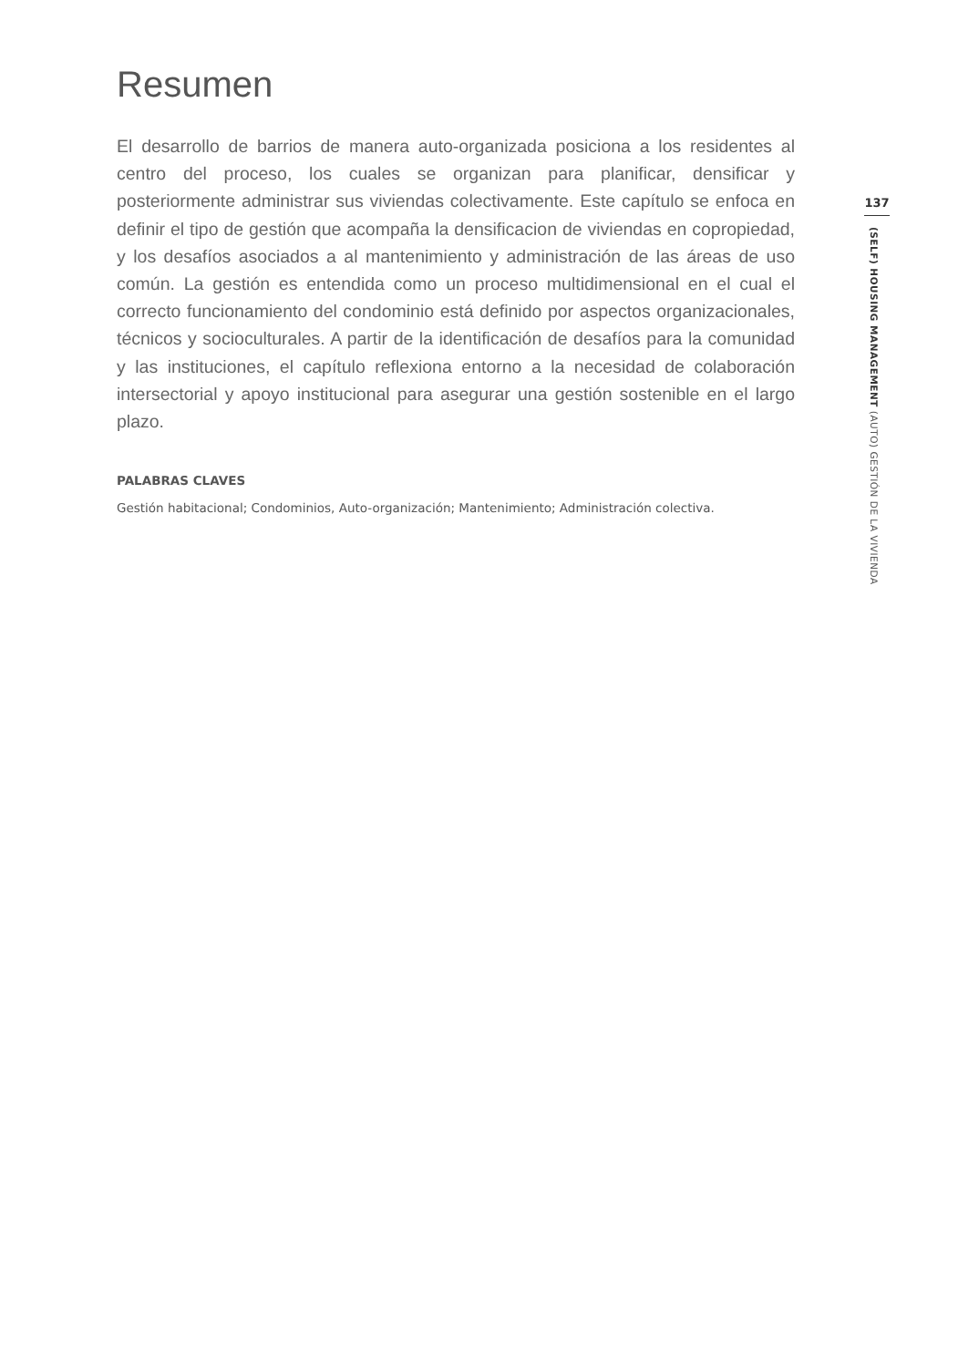Resumen
El desarrollo de barrios de manera auto-organizada posiciona a los residentes al centro del proceso, los cuales se organizan para planificar, densificar y posteriormente administrar sus viviendas colectivamente. Este capítulo se enfoca en definir el tipo de gestión que acompaña la densificacion de viviendas en copropiedad, y los desafíos asociados a al mantenimiento y administración de las áreas de uso común. La gestión es entendida como un proceso multidimensional en el cual el correcto funcionamiento del condominio está definido por aspectos organizacionales, técnicos y socioculturales. A partir de la identificación de desafíos para la comunidad y las instituciones, el capítulo reflexiona entorno a la necesidad de colaboración intersectorial y apoyo institucional para asegurar una gestión sostenible en el largo plazo.
PALABRAS CLAVES
Gestión habitacional; Condominios, Auto-organización; Mantenimiento; Administración colectiva.
137
(SELF) HOUSING MANAGEMENT (AUTO) GESTIÓN DE LA VIVIENDA